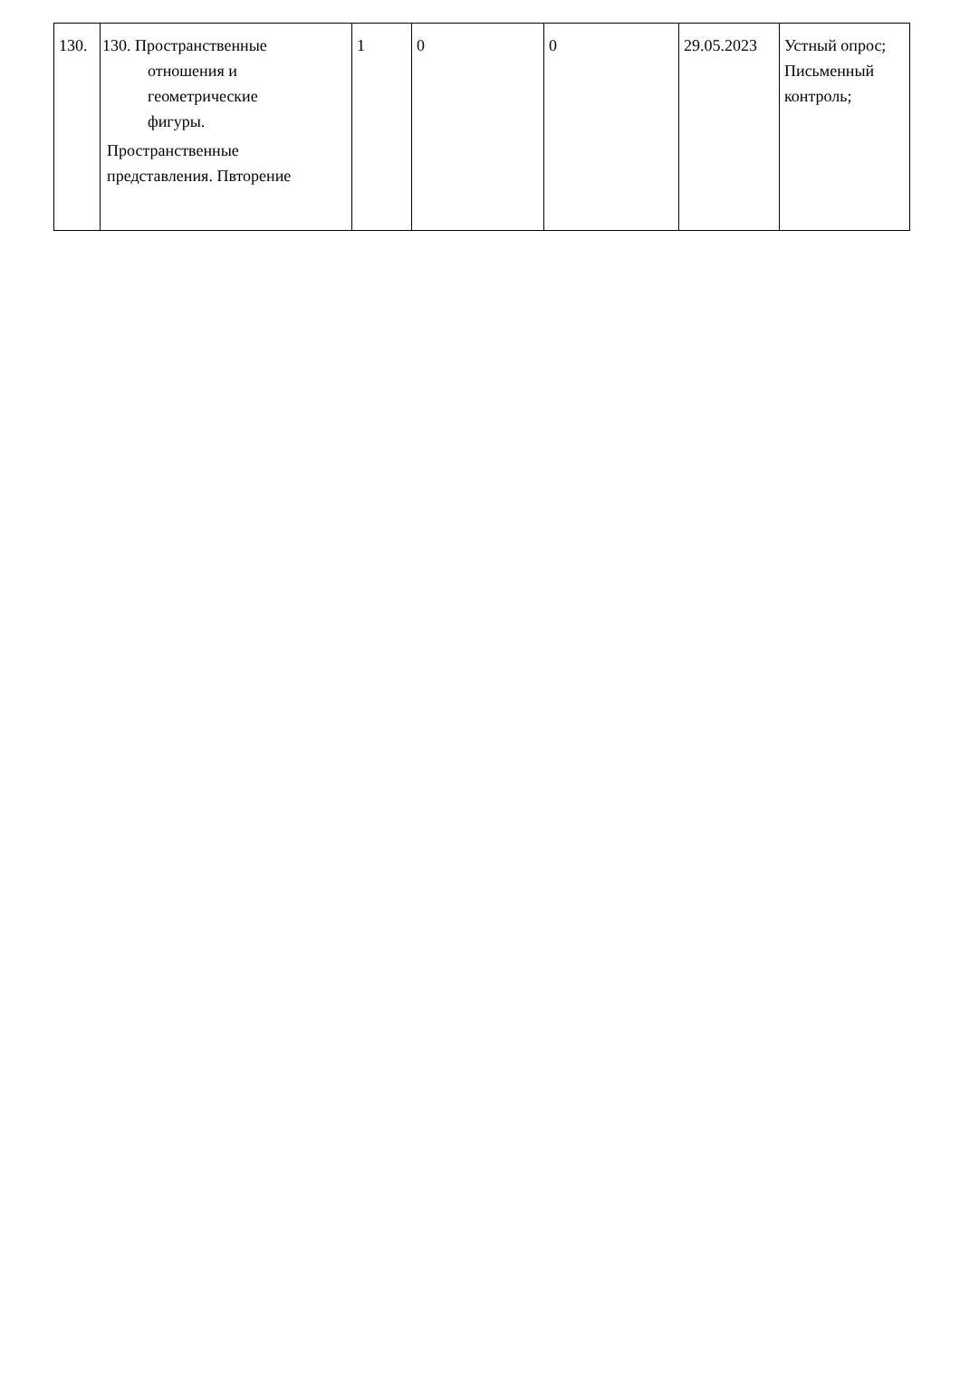| 130. | 130. Пространственные отношения и геометрические фигуры. Пространственные представления. Пвторение | 1 | 0 | 0 | 29.05.2023 | Устный опрос; Письменный контроль; |